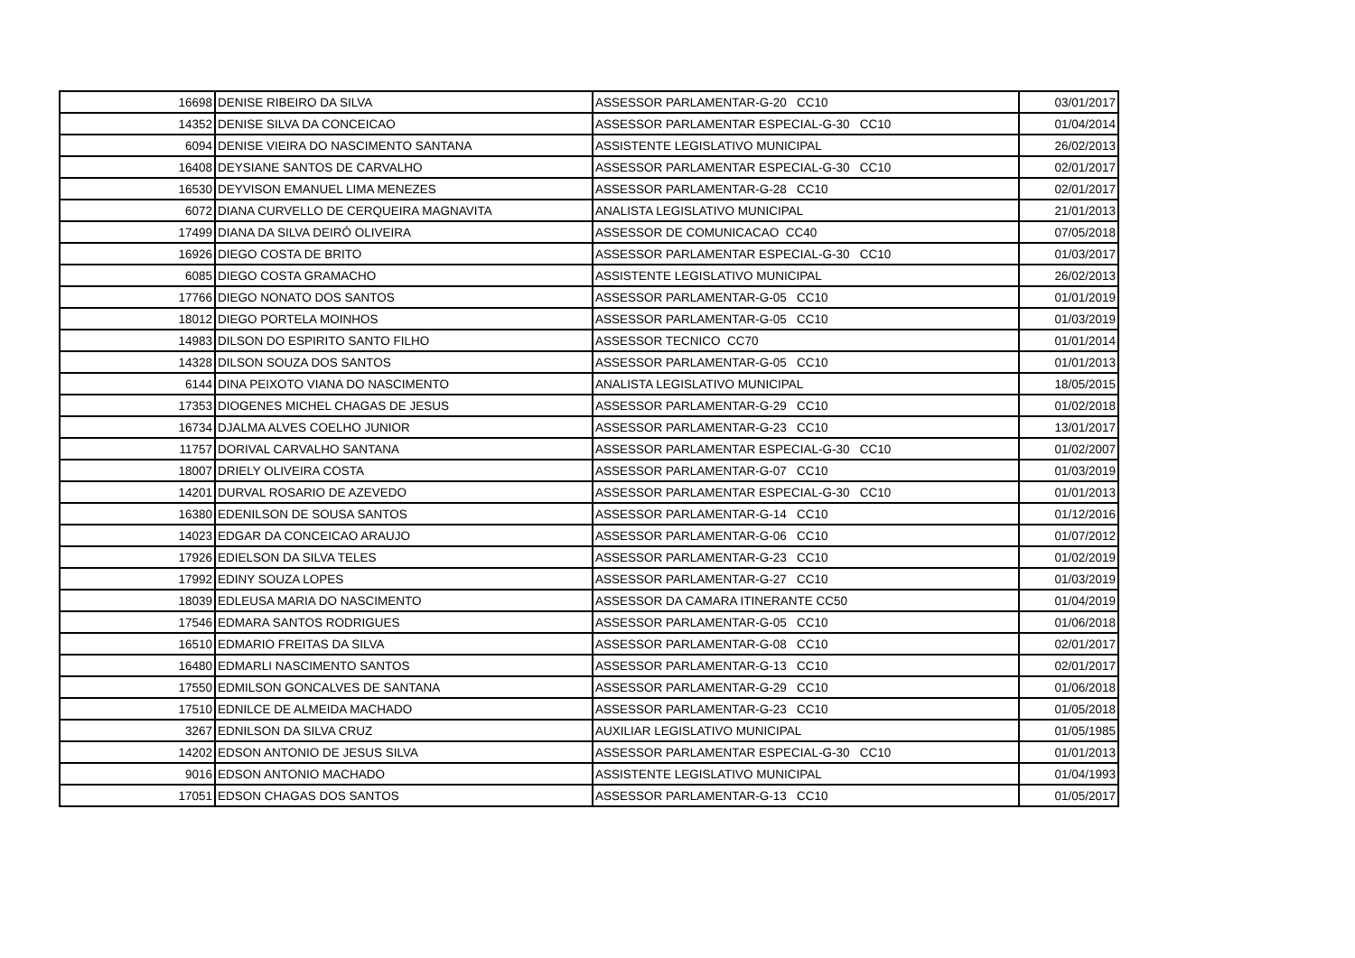| 16698 | DENISE RIBEIRO DA SILVA | ASSESSOR PARLAMENTAR-G-20 CC10 | 03/01/2017 |
| 14352 | DENISE SILVA DA CONCEICAO | ASSESSOR PARLAMENTAR ESPECIAL-G-30 CC10 | 01/04/2014 |
| 6094 | DENISE VIEIRA DO NASCIMENTO SANTANA | ASSISTENTE LEGISLATIVO MUNICIPAL | 26/02/2013 |
| 16408 | DEYSIANE SANTOS DE CARVALHO | ASSESSOR PARLAMENTAR ESPECIAL-G-30 CC10 | 02/01/2017 |
| 16530 | DEYVISON EMANUEL LIMA MENEZES | ASSESSOR PARLAMENTAR-G-28 CC10 | 02/01/2017 |
| 6072 | DIANA CURVELLO DE CERQUEIRA MAGNAVITA | ANALISTA LEGISLATIVO MUNICIPAL | 21/01/2013 |
| 17499 | DIANA DA SILVA DEIRÓ OLIVEIRA | ASSESSOR DE COMUNICACAO CC40 | 07/05/2018 |
| 16926 | DIEGO COSTA DE BRITO | ASSESSOR PARLAMENTAR ESPECIAL-G-30 CC10 | 01/03/2017 |
| 6085 | DIEGO COSTA GRAMACHO | ASSISTENTE LEGISLATIVO MUNICIPAL | 26/02/2013 |
| 17766 | DIEGO NONATO DOS SANTOS | ASSESSOR PARLAMENTAR-G-05 CC10 | 01/01/2019 |
| 18012 | DIEGO PORTELA MOINHOS | ASSESSOR PARLAMENTAR-G-05 CC10 | 01/03/2019 |
| 14983 | DILSON DO ESPIRITO SANTO FILHO | ASSESSOR TECNICO CC70 | 01/01/2014 |
| 14328 | DILSON SOUZA DOS SANTOS | ASSESSOR PARLAMENTAR-G-05 CC10 | 01/01/2013 |
| 6144 | DINA PEIXOTO VIANA DO NASCIMENTO | ANALISTA LEGISLATIVO MUNICIPAL | 18/05/2015 |
| 17353 | DIOGENES MICHEL CHAGAS DE JESUS | ASSESSOR PARLAMENTAR-G-29 CC10 | 01/02/2018 |
| 16734 | DJALMA ALVES COELHO JUNIOR | ASSESSOR PARLAMENTAR-G-23 CC10 | 13/01/2017 |
| 11757 | DORIVAL CARVALHO SANTANA | ASSESSOR PARLAMENTAR ESPECIAL-G-30 CC10 | 01/02/2007 |
| 18007 | DRIELY OLIVEIRA COSTA | ASSESSOR PARLAMENTAR-G-07 CC10 | 01/03/2019 |
| 14201 | DURVAL ROSARIO DE AZEVEDO | ASSESSOR PARLAMENTAR ESPECIAL-G-30 CC10 | 01/01/2013 |
| 16380 | EDENILSON DE SOUSA SANTOS | ASSESSOR PARLAMENTAR-G-14 CC10 | 01/12/2016 |
| 14023 | EDGAR DA CONCEICAO ARAUJO | ASSESSOR PARLAMENTAR-G-06 CC10 | 01/07/2012 |
| 17926 | EDIELSON DA SILVA TELES | ASSESSOR PARLAMENTAR-G-23 CC10 | 01/02/2019 |
| 17992 | EDINY SOUZA LOPES | ASSESSOR PARLAMENTAR-G-27 CC10 | 01/03/2019 |
| 18039 | EDLEUSA MARIA DO NASCIMENTO | ASSESSOR DA CAMARA ITINERANTE CC50 | 01/04/2019 |
| 17546 | EDMARA SANTOS RODRIGUES | ASSESSOR PARLAMENTAR-G-05 CC10 | 01/06/2018 |
| 16510 | EDMARIO FREITAS DA SILVA | ASSESSOR PARLAMENTAR-G-08 CC10 | 02/01/2017 |
| 16480 | EDMARLI NASCIMENTO SANTOS | ASSESSOR PARLAMENTAR-G-13 CC10 | 02/01/2017 |
| 17550 | EDMILSON GONCALVES DE SANTANA | ASSESSOR PARLAMENTAR-G-29 CC10 | 01/06/2018 |
| 17510 | EDNILCE DE ALMEIDA MACHADO | ASSESSOR PARLAMENTAR-G-23 CC10 | 01/05/2018 |
| 3267 | EDNILSON DA SILVA CRUZ | AUXILIAR LEGISLATIVO MUNICIPAL | 01/05/1985 |
| 14202 | EDSON ANTONIO DE JESUS SILVA | ASSESSOR PARLAMENTAR ESPECIAL-G-30 CC10 | 01/01/2013 |
| 9016 | EDSON ANTONIO MACHADO | ASSISTENTE LEGISLATIVO MUNICIPAL | 01/04/1993 |
| 17051 | EDSON CHAGAS DOS SANTOS | ASSESSOR PARLAMENTAR-G-13 CC10 | 01/05/2017 |